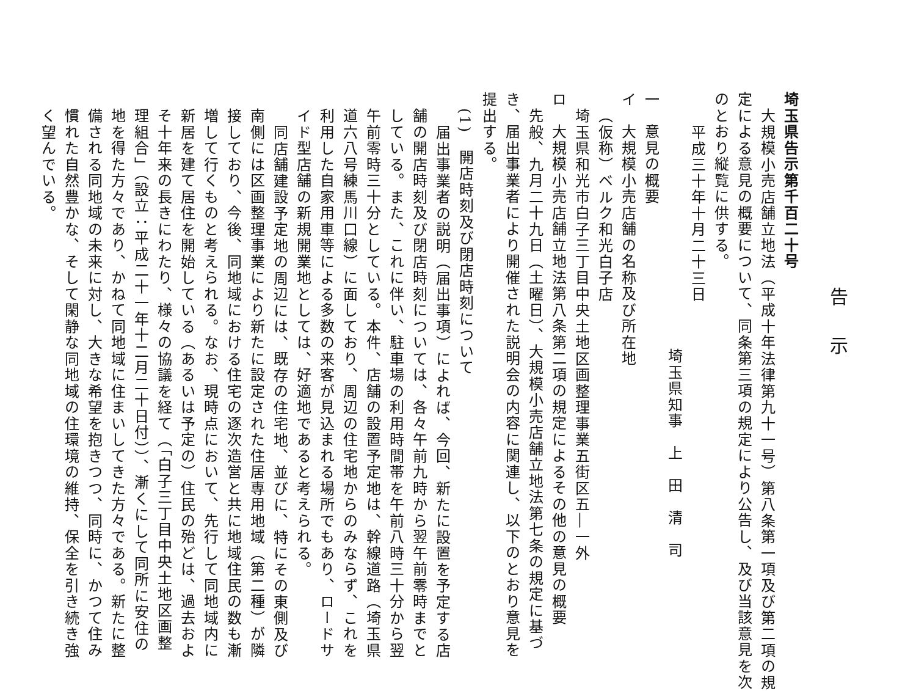告示
埼玉県告示第千百二十号
大規模小売店舗立地法（平成十年法律第九十一号）第八条第一項及び第二項の規
定による意見の概要について、同条第三項の規定により公告し、及び当該意見を次
のとおり縦覧に供する。
平成三十年十月二十三日
埼玉県知事　上　田　清　司
一　意見の概要
イ　大規模小売店舗の名称及び所在地
（仮称）ベルク和光白子店
埼玉県和光市白子三丁目中央土地区画整理事業五街区五―一外
ロ　大規模小売店舗立地法第八条第二項の規定によるその他の意見の概要
先般、九月二十九日（土曜日）、大規模小売店舗立地法第七条の規定に基づ
き、届出事業者により開催された説明会の内容に関連し、以下のとおり意見を
提出する。
(1)　開店時刻及び閉店時刻について
届出事業者の説明（届出事項）によれば、今回、新たに設置を予定する店
舗の開店時刻及び閉店時刻については、各々午前九時から翌午前零時までと
している。また、これに伴い、駐車場の利用時間帯を午前八時三十分から翌
午前零時三十分としている。本件、店舗の設置予定地は、幹線道路（埼玉県
道六八号練馬川口線）に面しており、周辺の住宅地からのみならず、これを
利用した自家用車等による多数の来客が見込まれる場所でもあり、ロードサ
イド型店舗の新規開業地としては、好適地であると考えられる。
同店舗建設予定地の周辺には、既存の住宅地、並びに、特にその東側及び
南側には区画整理事業により新たに設定された住居専用地域（第二種）が隣
接しており、今後、同地域における住宅の逐次造営と共に地域住民の数も漸
増して行くものと考えられる。なお、現時点において、先行して同地域内に
新居を建て居住を開始している（あるいは予定の）住民の殆どは、過去およ
そ十年来の長きにわたり、様々の協議を経て（「白子三丁目中央土地区画整
理組合」（設立：平成二十一年十二月二十日付））、漸くにして同所に安住の
地を得た方々であり、かねて同地域に住まいしてきた方々である。新たに整
備される同地域の未来に対し、大きな希望を抱きつつ、同時に、かつて住み
慣れた自然豊かな、そして閑静な同地域の住環境の維持、保全を引き続き強
く望んでいる。